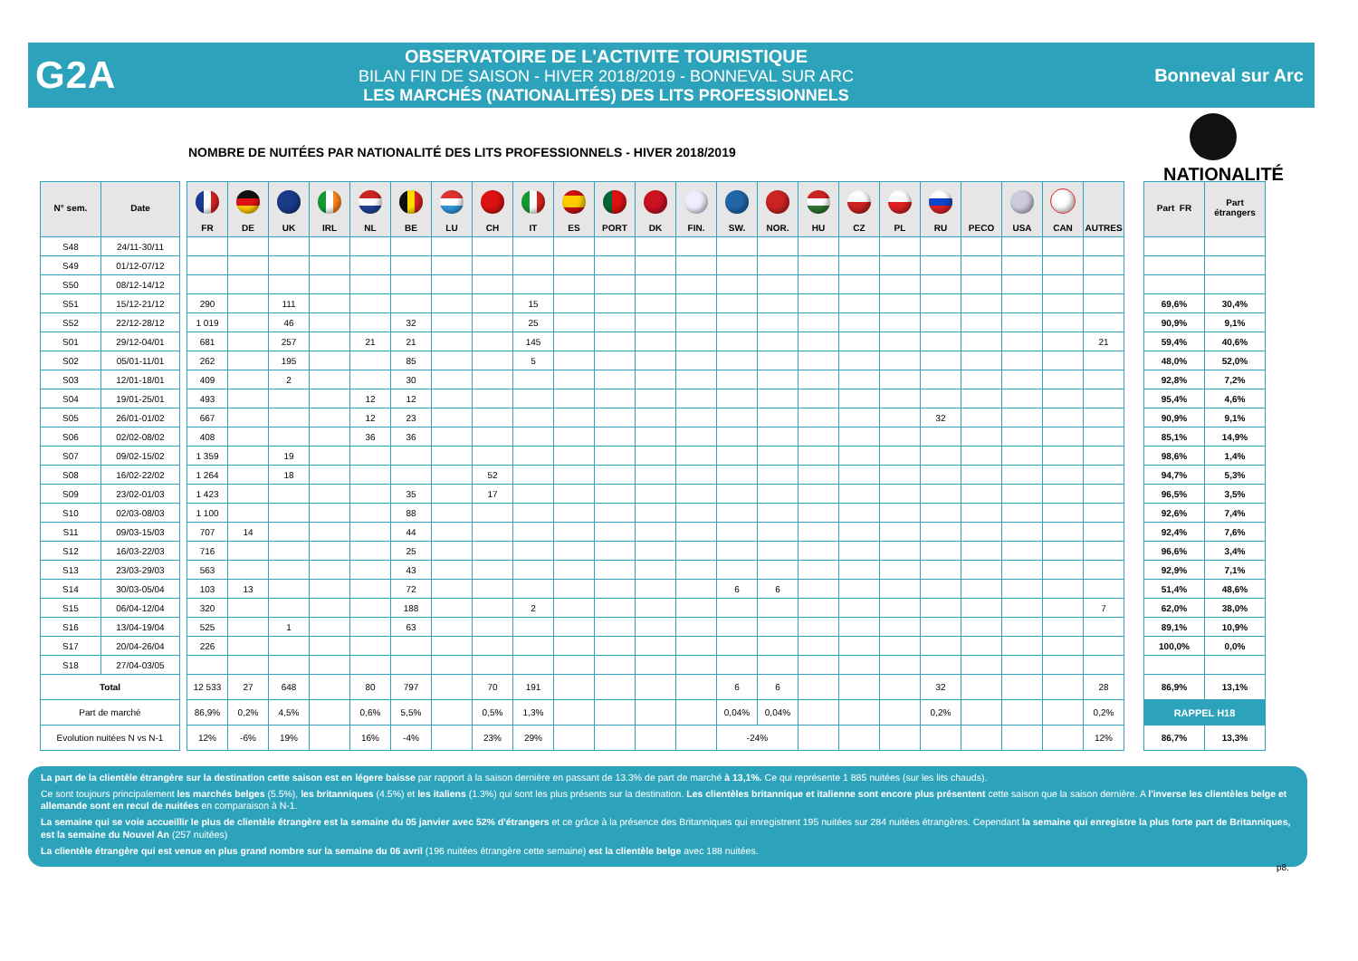G2A
OBSERVATOIRE DE L'ACTIVITE TOURISTIQUE
BILAN FIN DE SAISON - HIVER 2018/2019 - BONNEVAL SUR ARC
LES MARCHÉS (NATIONALITÉS) DES LITS PROFESSIONNELS
Bonneval sur Arc
NOMBRE DE NUITÉES PAR NATIONALITÉ DES LITS PROFESSIONNELS - HIVER 2018/2019
NATIONALITÉ
| N° sem. | Date | | FR | DE | UK | IRL | NL | BE | LU | CH | IT | ES | PORT | DK | FIN. | SW. | NOR. | HU | CZ | PL | RU | PECO | USA | CAN | AUTRES | | Part FR | Part étrangers |
| --- | --- | --- | --- | --- | --- | --- | --- | --- | --- | --- | --- | --- | --- | --- | --- | --- | --- | --- | --- | --- | --- | --- | --- | --- | --- | --- | --- | --- |
| S48 | 24/11-30/11 | | | | | | | | | | | | | | | | | | | | | | | | | | | |
| S49 | 01/12-07/12 | | | | | | | | | | | | | | | | | | | | | | | | | | | |
| S50 | 08/12-14/12 | | | | | | | | | | | | | | | | | | | | | | | | | | | |
| S51 | 15/12-21/12 | | 290 | | 111 | | | | | | 15 | | | | | | | | | | | | | | | | 69,6% | 30,4% |
| S52 | 22/12-28/12 | | 1 019 | | 46 | | | 32 | | | 25 | | | | | | | | | | | | | | | | 90,9% | 9,1% |
| S01 | 29/12-04/01 | | 681 | | 257 | | 21 | 21 | | | 145 | | | | | | | | | | | | | | 21 | | 59,4% | 40,6% |
| S02 | 05/01-11/01 | | 262 | | 195 | | | 85 | | | 5 | | | | | | | | | | | | | | | | 48,0% | 52,0% |
| S03 | 12/01-18/01 | | 409 | | 2 | | | 30 | | | | | | | | | | | | | | | | | | | 92,8% | 7,2% |
| S04 | 19/01-25/01 | | 493 | | | | 12 | 12 | | | | | | | | | | | | | | | | | | | 95,4% | 4,6% |
| S05 | 26/01-01/02 | | 667 | | | | 12 | 23 | | | | | | | | | | | | | 32 | | | | | | 90,9% | 9,1% |
| S06 | 02/02-08/02 | | 408 | | | | 36 | 36 | | | | | | | | | | | | | | | | | | | 85,1% | 14,9% |
| S07 | 09/02-15/02 | | 1 359 | | 19 | | | | | | | | | | | | | | | | | | | | | | 98,6% | 1,4% |
| S08 | 16/02-22/02 | | 1 264 | | 18 | | | | | 52 | | | | | | | | | | | | | | | | | 94,7% | 5,3% |
| S09 | 23/02-01/03 | | 1 423 | | | | | 35 | | 17 | | | | | | | | | | | | | | | | | 96,5% | 3,5% |
| S10 | 02/03-08/03 | | 1 100 | | | | | 88 | | | | | | | | | | | | | | | | | | | 92,6% | 7,4% |
| S11 | 09/03-15/03 | | 707 | 14 | | | | 44 | | | | | | | | | | | | | | | | | | | 92,4% | 7,6% |
| S12 | 16/03-22/03 | | 716 | | | | | 25 | | | | | | | | | | | | | | | | | | | 96,6% | 3,4% |
| S13 | 23/03-29/03 | | 563 | | | | | 43 | | | | | | | | | | | | | | | | | | | 92,9% | 7,1% |
| S14 | 30/03-05/04 | | 103 | 13 | | | | 72 | | | | | | | | 6 | 6 | | | | | | | | | | 51,4% | 48,6% |
| S15 | 06/04-12/04 | | 320 | | | | | 188 | | | 2 | | | | | | | | | | | | | | 7 | | 62,0% | 38,0% |
| S16 | 13/04-19/04 | | 525 | | 1 | | | 63 | | | | | | | | | | | | | | | | | | | 89,1% | 10,9% |
| S17 | 20/04-26/04 | | 226 | | | | | | | | | | | | | | | | | | | | | | | | 100,0% | 0,0% |
| S18 | 27/04-03/05 | | | | | | | | | | | | | | | | | | | | | | | | | | | |
| Total | | | 12 533 | 27 | 648 | | 80 | 797 | | 70 | 191 | | | | | 6 | 6 | | | | 32 | | | | 28 | | 86,9% | 13,1% |
| Part de marché | | | 86,9% | 0,2% | 4,5% | | 0,6% | 5,5% | | 0,5% | 1,3% | | | | | 0,04% | 0,04% | | | | 0,2% | | | | 0,2% | | RAPPEL H18 | |
| Evolution nuitées N vs N-1 | | | 12% | -6% | 19% | | 16% | -4% | | 23% | 29% | | | | | -24% | | | | | | | | | 12% | | 86,7% | 13,3% |
La part de la clientèle étrangère sur la destination cette saison est en légere baisse par rapport à la saison dernière en passant de 13.3% de part de marché à 13,1%. Ce qui représente 1 885 nuitées (sur les lits chauds).
Ce sont toujours principalement les marchés belges (5.5%), les britanniques (4.5%) et les italiens (1.3%) qui sont les plus présents sur la destination. Les clientèles britannique et italienne sont encore plus présentent cette saison que la saison dernière. A l'inverse les clientèles belge et allemande sont en recul de nuitées en comparaison à N-1.
La semaine qui se voie accueillir le plus de clientèle étrangère est la semaine du 05 janvier avec 52% d'étrangers et ce grâce à la présence des Britanniques qui enregistrent 195 nuitées sur 284 nuitées étrangères. Cependant la semaine qui enregistre la plus forte part de Britanniques, est la semaine du Nouvel An (257 nuitées)
La clientèle étrangère qui est venue en plus grand nombre sur la semaine du 06 avril (196 nuitées étrangère cette semaine) est la clientèle belge avec 188 nuitées.
p8.